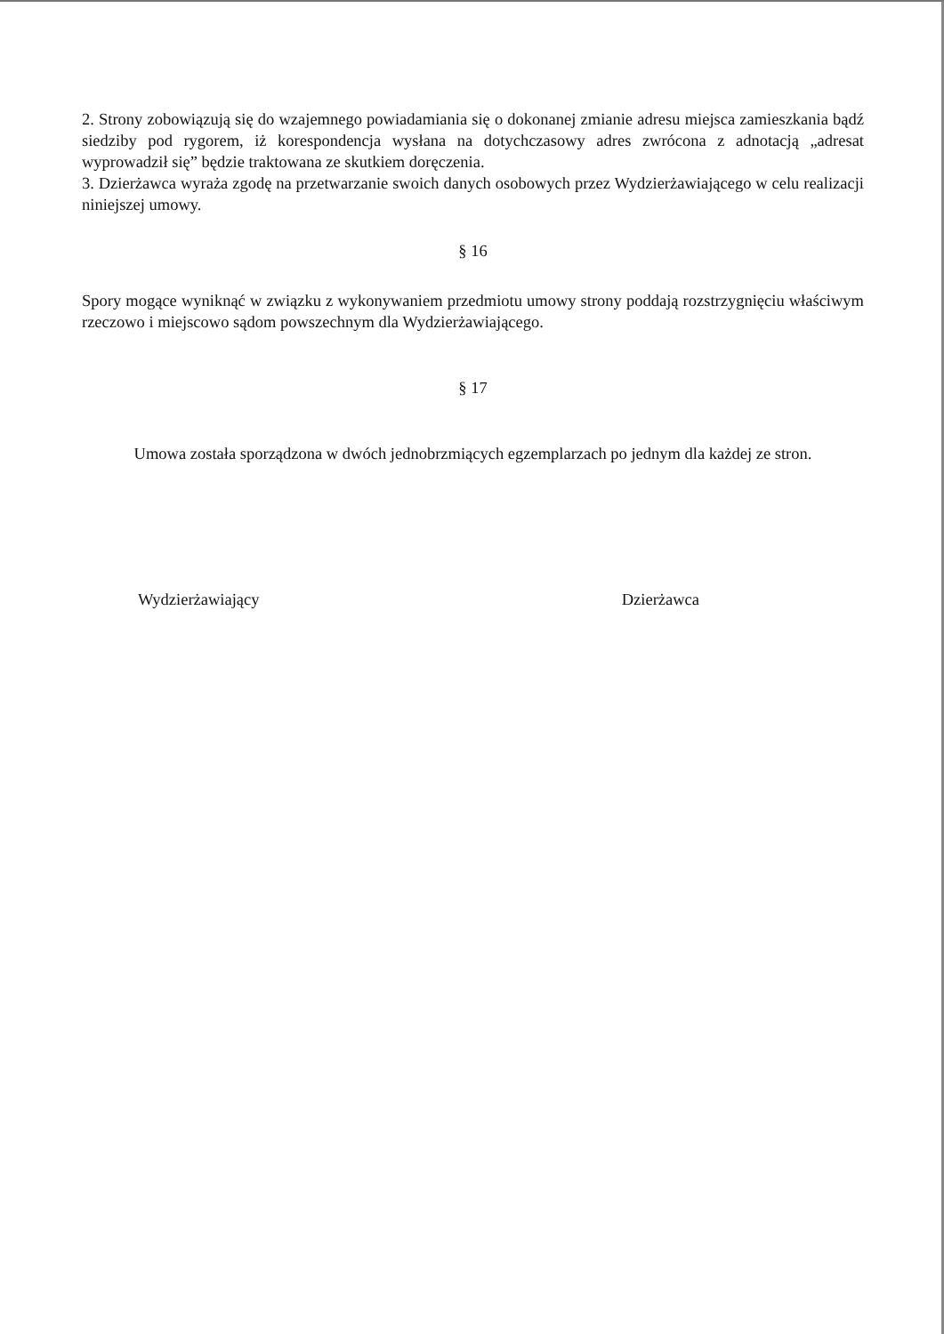2. Strony zobowiązują się do wzajemnego powiadamiania się o dokonanej zmianie adresu miejsca zamieszkania bądź siedziby pod rygorem, iż korespondencja wysłana na dotychczasowy adres zwrócona z adnotacją „adresat wyprowadził się” będzie traktowana ze skutkiem doręczenia.
3. Dzierżawca wyraża zgodę na przetwarzanie swoich danych osobowych przez Wydzierżawiającego w celu realizacji niniejszej umowy.
§ 16
Spory mogące wyniknąć w związku z wykonywaniem przedmiotu umowy strony poddają rozstrzygnięciu właściwym rzeczowo i miejscowo sądom powszechnym dla Wydzierżawiającego.
§ 17
Umowa została sporządzona w dwóch jednobrzmiących egzemplarzach po jednym dla każdej ze stron.
Wydzierżawiający Dzierżawca